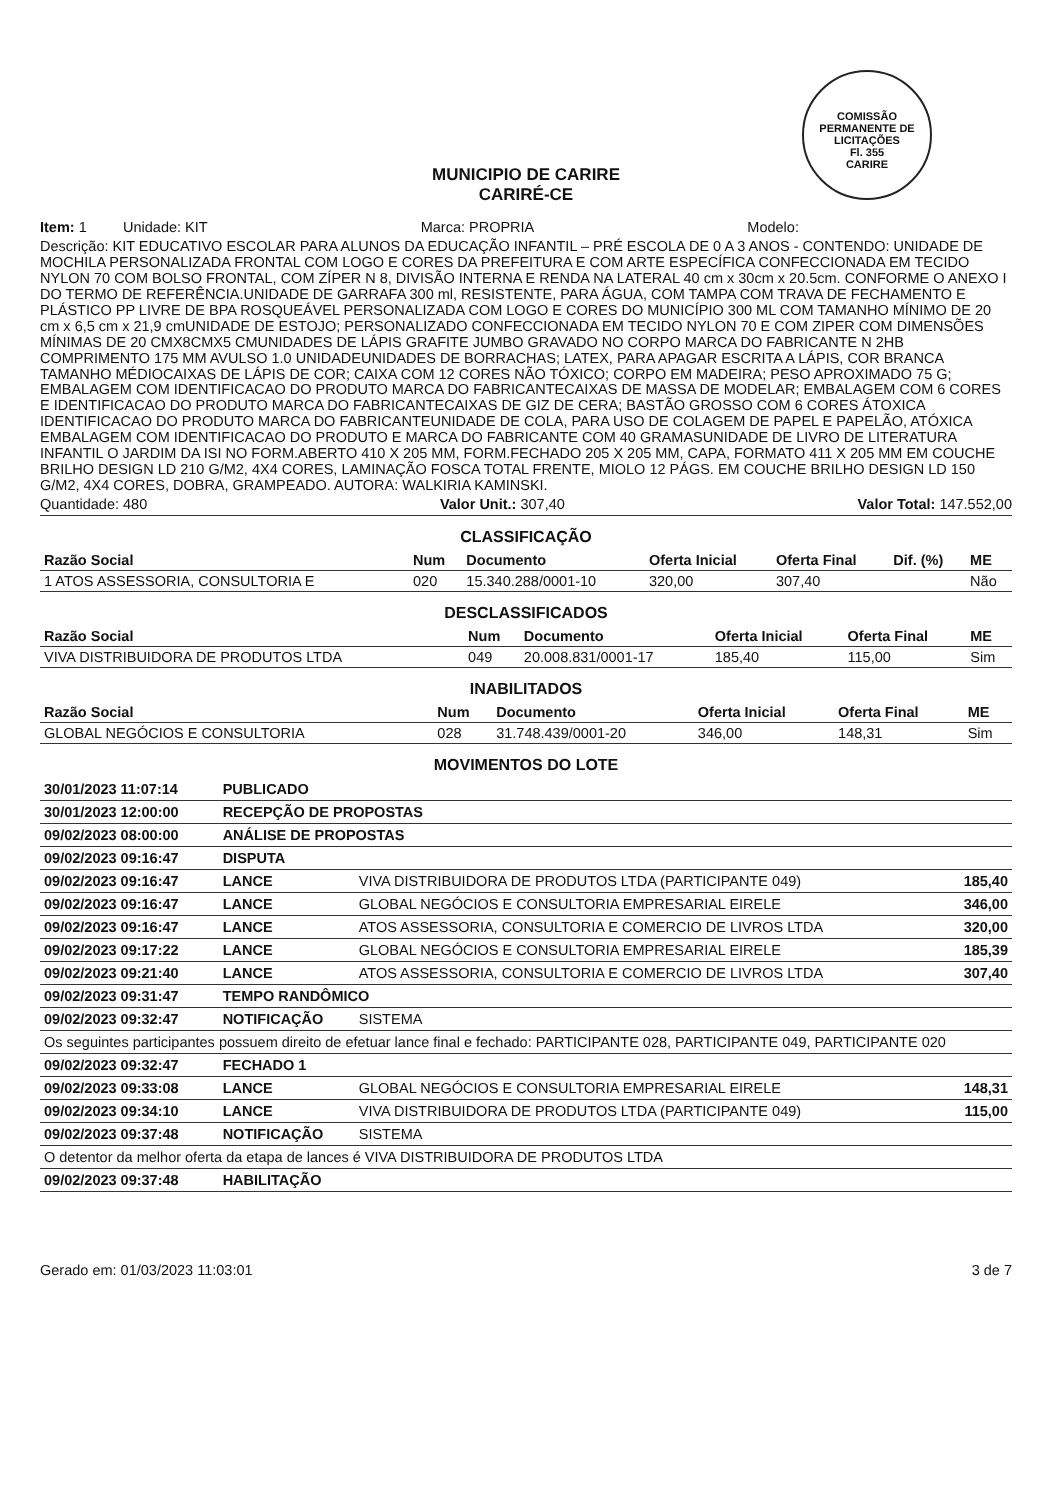COMISSÃO PERMANENTE DE LICITAÇÕES
Fl. 355
CARIRE
MUNICIPIO DE CARIRE
CARIRÉ-CE
Item: 1 Unidade: KIT Marca: PROPRIA Modelo:
Descrição: KIT EDUCATIVO ESCOLAR PARA ALUNOS DA EDUCAÇÃO INFANTIL – PRÉ ESCOLA DE 0 A 3 ANOS - CONTENDO: UNIDADE DE MOCHILA PERSONALIZADA FRONTAL COM LOGO E CORES DA PREFEITURA E COM ARTE ESPECÍFICA CONFECCIONADA EM TECIDO NYLON 70 COM BOLSO FRONTAL, COM ZÍPER N 8, DIVISÃO INTERNA E RENDA NA LATERAL 40 cm x 30cm x 20.5cm. CONFORME O ANEXO I DO TERMO DE REFERÊNCIA.UNIDADE DE GARRAFA 300 ml, RESISTENTE, PARA ÁGUA, COM TAMPA COM TRAVA DE FECHAMENTO E PLÁSTICO PP LIVRE DE BPA ROSQUEÁVEL PERSONALIZADA COM LOGO E CORES DO MUNICÍPIO 300 ML COM TAMANHO MÍNIMO DE 20 cm x 6,5 cm x 21,9 cmUNIDADE DE ESTOJO; PERSONALIZADO CONFECCIONADA EM TECIDO NYLON 70 E COM ZIPER COM DIMENSÕES MÍNIMAS DE 20 CMX8CMX5 CMUNIDADES DE LÁPIS GRAFITE JUMBO GRAVADO NO CORPO MARCA DO FABRICANTE N 2HB COMPRIMENTO 175 MM AVULSO 1.0 UNIDADEUNIDADES DE BORRACHAS; LATEX, PARA APAGAR ESCRITA A LÁPIS, COR BRANCA TAMANHO MÉDIOCAIXAS DE LÁPIS DE COR; CAIXA COM 12 CORES NÃO TÓXICO; CORPO EM MADEIRA; PESO APROXIMADO 75 G; EMBALAGEM COM IDENTIFICACAO DO PRODUTO MARCA DO FABRICANTECAIXAS DE MASSA DE MODELAR; EMBALAGEM COM 6 CORES E IDENTIFICACAO DO PRODUTO MARCA DO FABRICANTECAIXAS DE GIZ DE CERA; BASTÃO GROSSO COM 6 CORES ÁTOXICA IDENTIFICACAO DO PRODUTO MARCA DO FABRICANTEUNIDADE DE COLA, PARA USO DE COLAGEM DE PAPEL E PAPELÃO, ATÓXICA EMBALAGEM COM IDENTIFICACAO DO PRODUTO E MARCA DO FABRICANTE COM 40 GRAMASUNIDADE DE LIVRO DE LITERATURA INFANTIL O JARDIM DA ISI NO FORM.ABERTO 410 X 205 MM, FORM.FECHADO 205 X 205 MM, CAPA, FORMATO 411 X 205 MM EM COUCHE BRILHO DESIGN LD 210 G/M2, 4X4 CORES, LAMINAÇÃO FOSCA TOTAL FRENTE, MIOLO 12 PÁGS. EM COUCHE BRILHO DESIGN LD 150 G/M2, 4X4 CORES, DOBRA, GRAMPEADO. AUTORA: WALKIRIA KAMINSKI.
Quantidade: 480 Valor Unit.: 307,40 Valor Total: 147.552,00
CLASSIFICAÇÃO
| Razão Social | Num | Documento | Oferta Inicial | Oferta Final | Dif. (%) | ME |
| --- | --- | --- | --- | --- | --- | --- |
| 1 ATOS ASSESSORIA, CONSULTORIA E | 020 | 15.340.288/0001-10 | 320,00 | 307,40 | | Não |
DESCLASSIFICADOS
| Razão Social | Num | Documento | Oferta Inicial | Oferta Final | ME |
| --- | --- | --- | --- | --- | --- |
| VIVA DISTRIBUIDORA DE PRODUTOS LTDA | 049 | 20.008.831/0001-17 | 185,40 | 115,00 | Sim |
INABILITADOS
| Razão Social | Num | Documento | Oferta Inicial | Oferta Final | ME |
| --- | --- | --- | --- | --- | --- |
| GLOBAL NEGÓCIOS E CONSULTORIA | 028 | 31.748.439/0001-20 | 346,00 | 148,31 | Sim |
MOVIMENTOS DO LOTE
| 30/01/2023 11:07:14 | PUBLICADO | | |
| 30/01/2023 12:00:00 | RECEPÇÃO DE PROPOSTAS | | |
| 09/02/2023 08:00:00 | ANÁLISE DE PROPOSTAS | | |
| 09/02/2023 09:16:47 | DISPUTA | | |
| 09/02/2023 09:16:47 | LANCE | VIVA DISTRIBUIDORA DE PRODUTOS LTDA (PARTICIPANTE 049) | 185,40 |
| 09/02/2023 09:16:47 | LANCE | GLOBAL NEGÓCIOS E CONSULTORIA EMPRESARIAL EIRELE | 346,00 |
| 09/02/2023 09:16:47 | LANCE | ATOS ASSESSORIA, CONSULTORIA E COMERCIO DE LIVROS LTDA | 320,00 |
| 09/02/2023 09:17:22 | LANCE | GLOBAL NEGÓCIOS E CONSULTORIA EMPRESARIAL EIRELE | 185,39 |
| 09/02/2023 09:21:40 | LANCE | ATOS ASSESSORIA, CONSULTORIA E COMERCIO DE LIVROS LTDA | 307,40 |
| 09/02/2023 09:31:47 | TEMPO RANDÔMICO | | |
| 09/02/2023 09:32:47 | NOTIFICAÇÃO | SISTEMA | |
| Os seguintes participantes possuem direito de efetuar lance final e fechado: PARTICIPANTE 028, PARTICIPANTE 049, PARTICIPANTE 020 | | | |
| 09/02/2023 09:32:47 | FECHADO 1 | | |
| 09/02/2023 09:33:08 | LANCE | GLOBAL NEGÓCIOS E CONSULTORIA EMPRESARIAL EIRELE | 148,31 |
| 09/02/2023 09:34:10 | LANCE | VIVA DISTRIBUIDORA DE PRODUTOS LTDA (PARTICIPANTE 049) | 115,00 |
| 09/02/2023 09:37:48 | NOTIFICAÇÃO | SISTEMA | |
| O detentor da melhor oferta da etapa de lances é VIVA DISTRIBUIDORA DE PRODUTOS LTDA | | | |
| 09/02/2023 09:37:48 | HABILITAÇÃO | | |
Gerado em: 01/03/2023 11:03:01 3 de 7